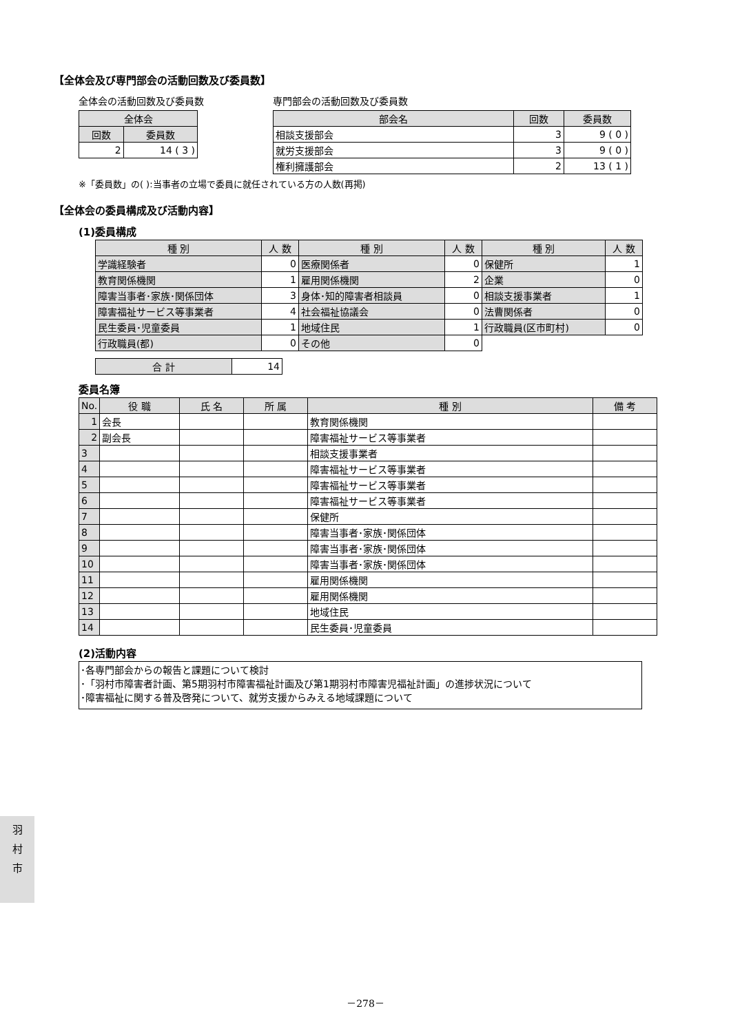【全体会及び専門部会の活動回数及び委員数】
全体会の活動回数及び委員数
| 全体会 | |
| --- | --- |
| 回数 | 委員数 |
| 2 | 14 ( 3 ) |
専門部会の活動回数及び委員数
| 部会名 | 回数 | 委員数 |
| --- | --- | --- |
| 相談支援部会 | 3 | 9 ( 0 ) |
| 就労支援部会 | 3 | 9 ( 0 ) |
| 権利擁護部会 | 2 | 13 ( 1 ) |
※「委員数」の( ):当事者の立場で委員に就任されている方の人数(再掲)
【全体会の委員構成及び活動内容】
(1)委員構成
| 種 別 | 人 数 | 種 別 | 人 数 | 種 別 | 人 数 |
| --- | --- | --- | --- | --- | --- |
| 学識経験者 | 0 | 医療関係者 | 0 | 保健所 | 1 |
| 教育関係機関 | 1 | 雇用関係機関 | 2 | 企業 | 0 |
| 障害当事者･家族･関係団体 | 3 | 身体･知的障害者相談員 | 0 | 相談支援事業者 | 1 |
| 障害福祉サービス等事業者 | 4 | 社会福祉協議会 | 0 | 法曹関係者 | 0 |
| 民生委員･児童委員 | 1 | 地域住民 | 1 | 行政職員(区市町村) | 0 |
| 行政職員(都) | 0 | その他 | 0 | | |
| 合 計 | 14 |
委員名簿
| No. | 役 職 | 氏 名 | 所 属 | 種 別 | 備 考 |
| --- | --- | --- | --- | --- | --- |
| 1 | 会長 | | | 教育関係機関 | |
| 2 | 副会長 | | | 障害福祉サービス等事業者 | |
| 3 | | | | 相談支援事業者 | |
| 4 | | | | 障害福祉サービス等事業者 | |
| 5 | | | | 障害福祉サービス等事業者 | |
| 6 | | | | 障害福祉サービス等事業者 | |
| 7 | | | | 保健所 | |
| 8 | | | | 障害当事者･家族･関係団体 | |
| 9 | | | | 障害当事者･家族･関係団体 | |
| 10 | | | | 障害当事者･家族･関係団体 | |
| 11 | | | | 雇用関係機関 | |
| 12 | | | | 雇用関係機関 | |
| 13 | | | | 地域住民 | |
| 14 | | | | 民生委員･児童委員 | |
(2)活動内容
･各専門部会からの報告と課題について検討
･「羽村市障害者計画、第5期羽村市障害福祉計画及び第1期羽村市障害児福祉計画」の進捗状況について
･障害福祉に関する普及啓発について、就労支援からみえる地域課題について
羽
村
市
－278－